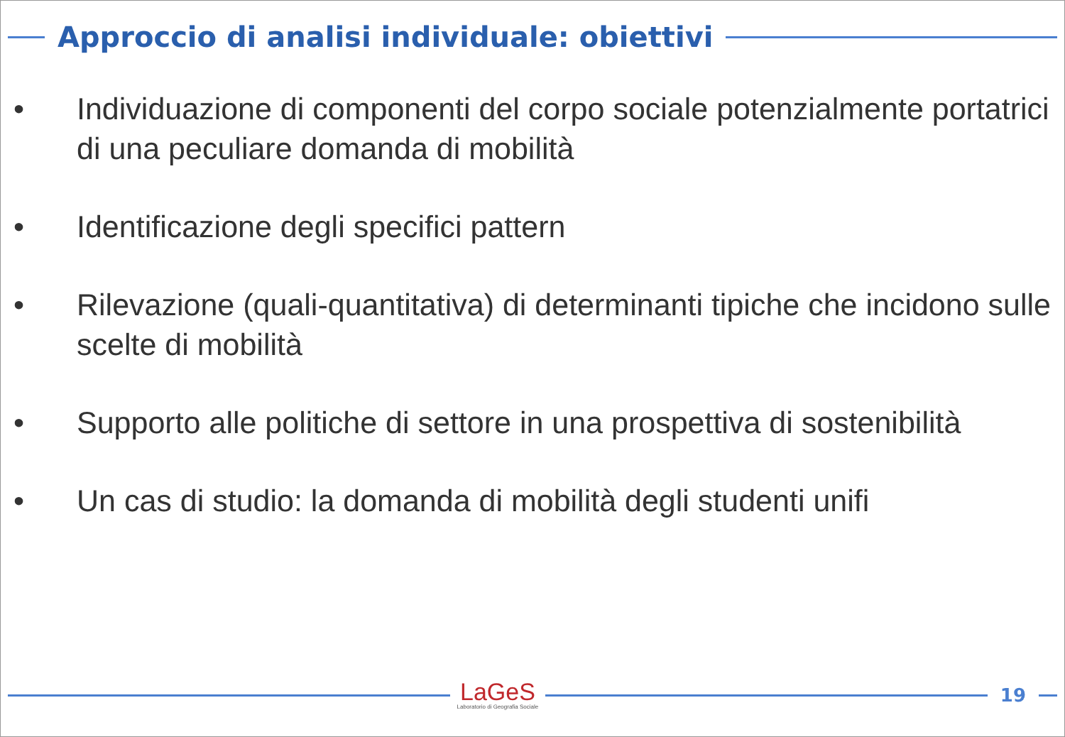Approccio di analisi individuale: obiettivi
• Individuazione di componenti del corpo sociale potenzialmente portatrici di una peculiare domanda di mobilità
• Identificazione degli specifici pattern
• Rilevazione (quali-quantitativa) di determinanti tipiche che incidono sulle scelte di mobilità
• Supporto alle politiche di settore in una prospettiva di sostenibilità
• Un cas di studio: la domanda di mobilità degli studenti unifi
LaGeS
Laboratorio di Geografia Sociale
19